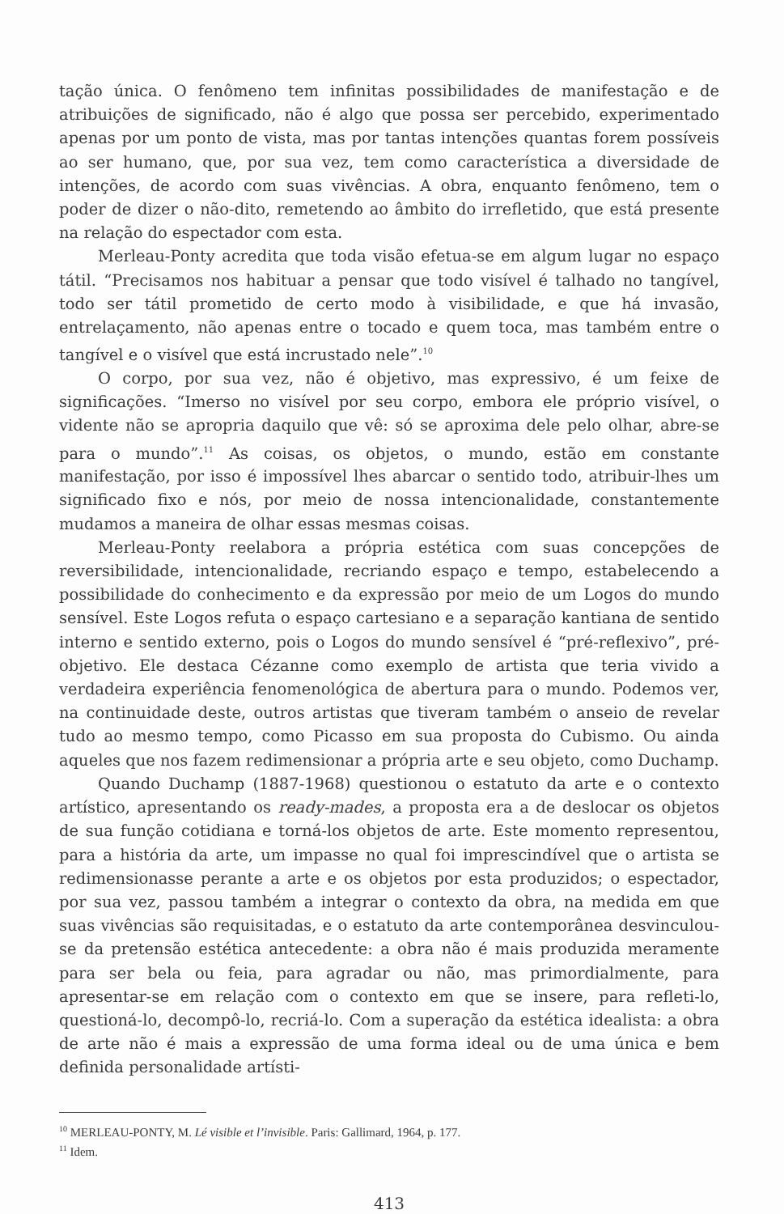tação única. O fenômeno tem infinitas possibilidades de manifestação e de atribuições de significado, não é algo que possa ser percebido, experimentado apenas por um ponto de vista, mas por tantas intenções quantas forem possíveis ao ser humano, que, por sua vez, tem como característica a diversidade de intenções, de acordo com suas vivências. A obra, enquanto fenômeno, tem o poder de dizer o não-dito, remetendo ao âmbito do irrefletido, que está presente na relação do espectador com esta.
Merleau-Ponty acredita que toda visão efetua-se em algum lugar no espaço tátil. “Precisamos nos habituar a pensar que todo visível é talhado no tangível, todo ser tátil prometido de certo modo à visibilidade, e que há invasão, entrelaçamento, não apenas entre o tocado e quem toca, mas também entre o tangível e o visível que está incrustado nele”.<sup>10</sup>
O corpo, por sua vez, não é objetivo, mas expressivo, é um feixe de significações. “Imerso no visível por seu corpo, embora ele próprio visível, o vidente não se apropria daquilo que vê: só se aproxima dele pelo olhar, abre-se para o mundo”.<sup>11</sup> As coisas, os objetos, o mundo, estão em constante manifestação, por isso é impossível lhes abarcar o sentido todo, atribuir-lhes um significado fixo e nós, por meio de nossa intencionalidade, constantemente mudamos a maneira de olhar essas mesmas coisas.
Merleau-Ponty reelabora a própria estética com suas concepções de reversibilidade, intencionalidade, recriando espaço e tempo, estabelecendo a possibilidade do conhecimento e da expressão por meio de um Logos do mundo sensível. Este Logos refuta o espaço cartesiano e a separação kantiana de sentido interno e sentido externo, pois o Logos do mundo sensível é “pré-reflexivo”, pré-objetivo. Ele destaca Cézanne como exemplo de artista que teria vivido a verdadeira experiência fenomenológica de abertura para o mundo. Podemos ver, na continuidade deste, outros artistas que tiveram também o anseio de revelar tudo ao mesmo tempo, como Picasso em sua proposta do Cubismo. Ou ainda aqueles que nos fazem redimensionar a própria arte e seu objeto, como Duchamp.
Quando Duchamp (1887-1968) questionou o estatuto da arte e o contexto artístico, apresentando os ready-mades, a proposta era a de deslocar os objetos de sua função cotidiana e torná-los objetos de arte. Este momento representou, para a história da arte, um impasse no qual foi imprescindível que o artista se redimensionasse perante a arte e os objetos por esta produzidos; o espectador, por sua vez, passou também a integrar o contexto da obra, na medida em que suas vivências são requisitadas, e o estatuto da arte contemporânea desvinculou-se da pretensão estética antecedente: a obra não é mais produzida meramente para ser bela ou feia, para agradar ou não, mas primordialmente, para apresentar-se em relação com o contexto em que se insere, para refleti-lo, questioná-lo, decompô-lo, recriá-lo. Com a superação da estética idealista: a obra de arte não é mais a expressão de uma forma ideal ou de uma única e bem definida personalidade artísti-
<sup>10</sup> MERLEAU-PONTY, M. Lé visible et l’invisible. Paris: Gallimard, 1964, p. 177.
<sup>11</sup> Idem.
413